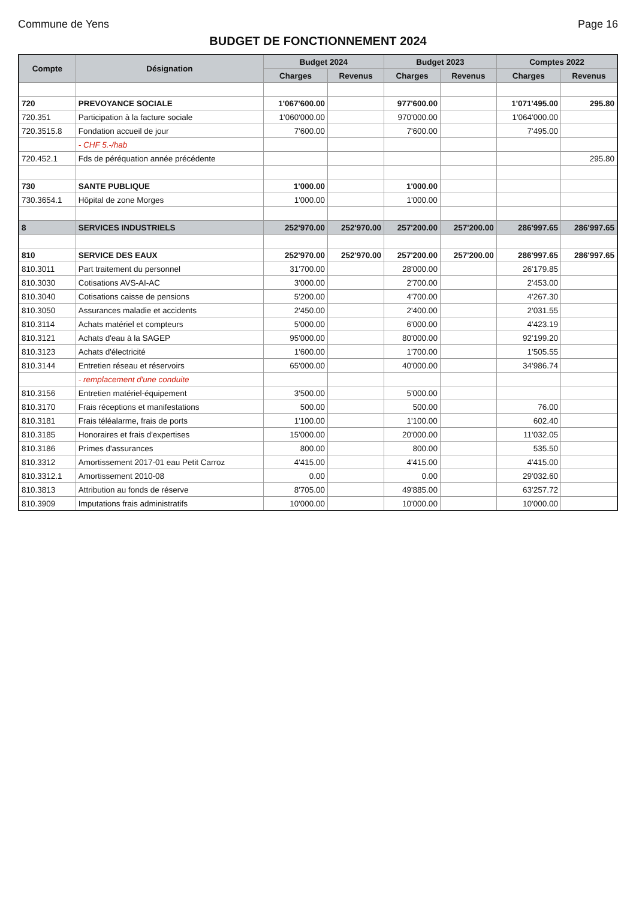Commune de Yens Page 16
BUDGET DE FONCTIONNEMENT 2024
| Compte | Désignation | Budget 2024 | | Budget 2023 | | Comptes 2022 | |
| --- | --- | --- | --- | --- | --- | --- | --- |
| | | Charges | Revenus | Charges | Revenus | Charges | Revenus |
| 720 | PREVOYANCE SOCIALE | 1'067'600.00 | | 977'600.00 | | 1'071'495.00 | 295.80 |
| 720.351 | Participation à la facture sociale | 1'060'000.00 | | 970'000.00 | | 1'064'000.00 | |
| 720.3515.8 | Fondation accueil de jour | 7'600.00 | | 7'600.00 | | 7'495.00 | |
| | - CHF 5.-/hab | | | | | | |
| 720.452.1 | Fds de péréquation année précédente | | | | | | 295.80 |
| 730 | SANTE PUBLIQUE | 1'000.00 | | 1'000.00 | | | |
| 730.3654.1 | Hôpital de zone Morges | 1'000.00 | | 1'000.00 | | | |
| 8 | SERVICES INDUSTRIELS | 252'970.00 | 252'970.00 | 257'200.00 | 257'200.00 | 286'997.65 | 286'997.65 |
| 810 | SERVICE DES EAUX | 252'970.00 | 252'970.00 | 257'200.00 | 257'200.00 | 286'997.65 | 286'997.65 |
| 810.3011 | Part traitement du personnel | 31'700.00 | | 28'000.00 | | 26'179.85 | |
| 810.3030 | Cotisations AVS-AI-AC | 3'000.00 | | 2'700.00 | | 2'453.00 | |
| 810.3040 | Cotisations caisse de pensions | 5'200.00 | | 4'700.00 | | 4'267.30 | |
| 810.3050 | Assurances maladie et accidents | 2'450.00 | | 2'400.00 | | 2'031.55 | |
| 810.3114 | Achats matériel et compteurs | 5'000.00 | | 6'000.00 | | 4'423.19 | |
| 810.3121 | Achats d'eau à la SAGEP | 95'000.00 | | 80'000.00 | | 92'199.20 | |
| 810.3123 | Achats d'électricité | 1'600.00 | | 1'700.00 | | 1'505.55 | |
| 810.3144 | Entretien réseau et réservoirs | 65'000.00 | | 40'000.00 | | 34'986.74 | |
| | - remplacement d'une conduite | | | | | | |
| 810.3156 | Entretien matériel-équipement | 3'500.00 | | 5'000.00 | | | |
| 810.3170 | Frais réceptions et manifestations | 500.00 | | 500.00 | | 76.00 | |
| 810.3181 | Frais téléalarme, frais de ports | 1'100.00 | | 1'100.00 | | 602.40 | |
| 810.3185 | Honoraires et frais d'expertises | 15'000.00 | | 20'000.00 | | 11'032.05 | |
| 810.3186 | Primes d'assurances | 800.00 | | 800.00 | | 535.50 | |
| 810.3312 | Amortissement 2017-01 eau Petit Carroz | 4'415.00 | | 4'415.00 | | 4'415.00 | |
| 810.3312.1 | Amortissement 2010-08 | 0.00 | | 0.00 | | 29'032.60 | |
| 810.3813 | Attribution au fonds de réserve | 8'705.00 | | 49'885.00 | | 63'257.72 | |
| 810.3909 | Imputations frais administratifs | 10'000.00 | | 10'000.00 | | 10'000.00 | |